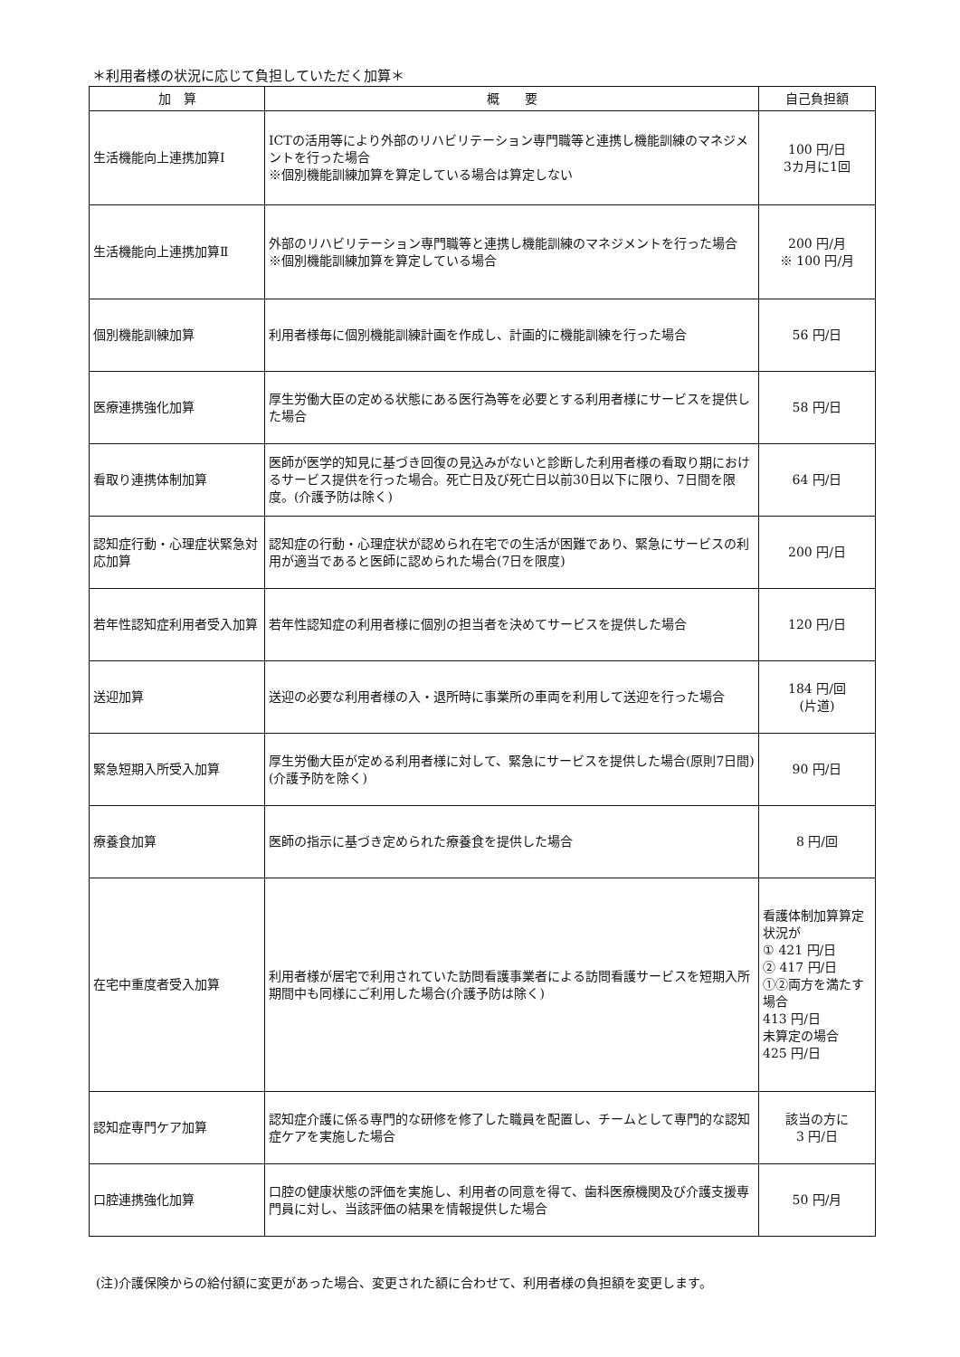＊利用者様の状況に応じて負担していただく加算＊
| 加 算 | 概 要 | 自己負担額 |
| --- | --- | --- |
| 生活機能向上連携加算Ⅰ | ICTの活用等により外部のリハビリテーション専門職等と連携し機能訓練のマネジメントを行った場合 ※個別機能訓練加算を算定している場合は算定しない | 100 円/日 3カ月に1回 |
| 生活機能向上連携加算Ⅱ | 外部のリハビリテーション専門職等と連携し機能訓練のマネジメントを行った場合 ※個別機能訓練加算を算定している場合 | 200 円/月 ※ 100 円/月 |
| 個別機能訓練加算 | 利用者様毎に個別機能訓練計画を作成し、計画的に機能訓練を行った場合 | 56 円/日 |
| 医療連携強化加算 | 厚生労働大臣の定める状態にある医行為等を必要とする利用者様にサービスを提供した場合 | 58 円/日 |
| 看取り連携体制加算 | 医師が医学的知見に基づき回復の見込みがないと診断した利用者様の看取り期におけるサービス提供を行った場合。死亡日及び死亡日以前30日以下に限り、7日間を限度。(介護予防は除く) | 64 円/日 |
| 認知症行動・心理症状緊急対応加算 | 認知症の行動・心理症状が認められ在宅での生活が困難であり、緊急にサービスの利用が適当であると医師に認められた場合(7日を限度) | 200 円/日 |
| 若年性認知症利用者受入加算 | 若年性認知症の利用者様に個別の担当者を決めてサービスを提供した場合 | 120 円/日 |
| 送迎加算 | 送迎の必要な利用者様の入・退所時に事業所の車両を利用して送迎を行った場合 | 184 円/回 (片道) |
| 緊急短期入所受入加算 | 厚生労働大臣が定める利用者様に対して、緊急にサービスを提供した場合(原則7日間)(介護予防を除く) | 90 円/日 |
| 療養食加算 | 医師の指示に基づき定められた療養食を提供した場合 | 8 円/回 |
| 在宅中重度者受入加算 | 利用者様が居宅で利用されていた訪問看護事業者による訪問看護サービスを短期入所期間中も同様にご利用した場合(介護予防は除く) | 看護体制加算算定状況が ① 421 円/日 ② 417 円/日 ①②両方を満たす場合 413 円/日 未算定の場合 425 円/日 |
| 認知症専門ケア加算 | 認知症介護に係る専門的な研修を修了した職員を配置し、チームとして専門的な認知症ケアを実施した場合 | 該当の方に 3 円/日 |
| 口腔連携強化加算 | 口腔の健康状態の評価を実施し、利用者の同意を得て、歯科医療機関及び介護支援専門員に対し、当該評価の結果を情報提供した場合 | 50 円/月 |
(注)介護保険からの給付額に変更があった場合、変更された額に合わせて、利用者様の負担額を変更します。